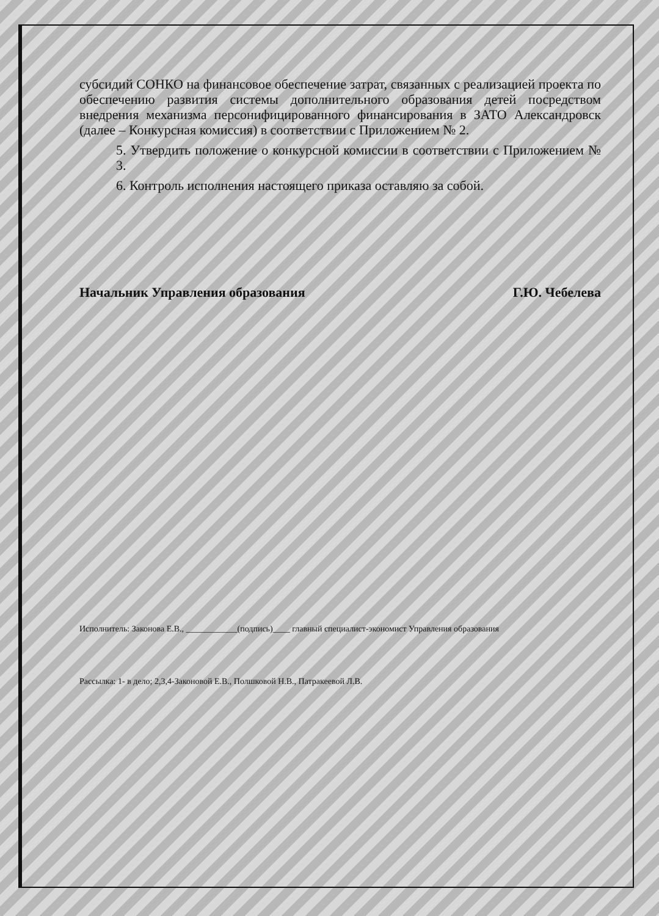субсидий СОНКО на финансовое обеспечение затрат, связанных с реализацией проекта по обеспечению развития системы дополнительного образования детей посредством внедрения механизма персонифицированного финансирования в ЗАТО Александровск (далее – Конкурсная комиссия) в соответствии с Приложением № 2.
5. Утвердить положение о конкурсной комиссии в соответствии с Приложением № 3.
6. Контроль исполнения настоящего приказа оставляю за собой.
Начальник Управления образования Г.Ю. Чебелева
Исполнитель: Законова Е.В., ____________(подпись)____ главный специалист-экономист Управления образования
Рассылка: 1- в дело; 2,3,4-Законовой Е.В., Полшковой Н.В., Патракеевой Л.В.